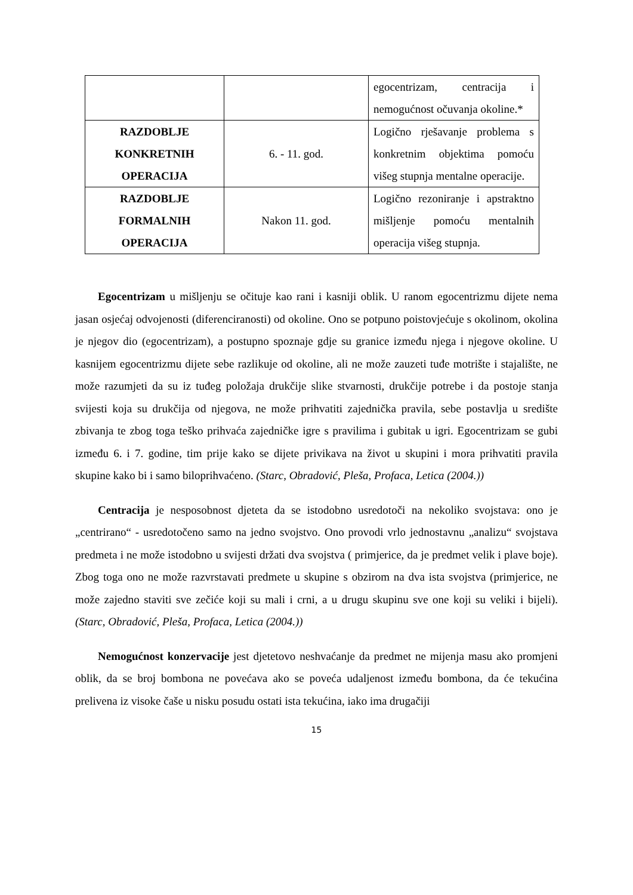| | | egocentrizam, centracija i nemogućnost očuvanja okoline.* |
| RAZDOBLJE KONKRETNIH OPERACIJA | 6. - 11. god. | Logično rješavanje problema s konkretnim objektima pomoću višeg stupnja mentalne operacije. |
| RAZDOBLJE FORMALNIH OPERACIJA | Nakon 11. god. | Logično rezoniranje i apstraktno mišljenje pomoću mentalnih operacija višeg stupnja. |
Egocentrizam u mišljenju se očituje kao rani i kasniji oblik. U ranom egocentrizmu dijete nema jasan osjećaj odvojenosti (diferenciranosti) od okoline. Ono se potpuno poistovjećuje s okolinom, okolina je njegov dio (egocentrizam), a postupno spoznaje gdje su granice između njega i njegove okoline. U kasnijem egocentrizmu dijete sebe razlikuje od okoline, ali ne može zauzeti tuđe motrište i stajalište, ne može razumjeti da su iz tuđeg položaja drukčije slike stvarnosti, drukčije potrebe i da postoje stanja svijesti koja su drukčija od njegova, ne može prihvatiti zajednička pravila, sebe postavlja u središte zbivanja te zbog toga teško prihvaća zajedničke igre s pravilima i gubitak u igri. Egocentrizam se gubi između 6. i 7. godine, tim prije kako se dijete privikava na život u skupini i mora prihvatiti pravila skupine kako bi i samo biloprihvaćeno. (Starc, Obradović, Pleša, Profaca, Letica (2004.))
Centracija je nesposobnost djeteta da se istodobno usredotoči na nekoliko svojstava: ono je „centrirano“ - usredotočeno samo na jedno svojstvo. Ono provodi vrlo jednostavnu „analizu“ svojstava predmeta i ne može istodobno u svijesti držati dva svojstva ( primjerice, da je predmet velik i plave boje). Zbog toga ono ne može razvrstavati predmete u skupine s obzirom na dva ista svojstva (primjerice, ne može zajedno staviti sve zečiće koji su mali i crni, a u drugu skupinu sve one koji su veliki i bijeli). (Starc, Obradović, Pleša, Profaca, Letica (2004.))
Nemogućnost konzervacije jest djetetovo neshvaćanje da predmet ne mijenja masu ako promjeni oblik, da se broj bombona ne povećava ako se poveća udaljenost između bombona, da će tekućina prelivena iz visoke čaše u nisku posudu ostati ista tekućina, iako ima drugačiji
15